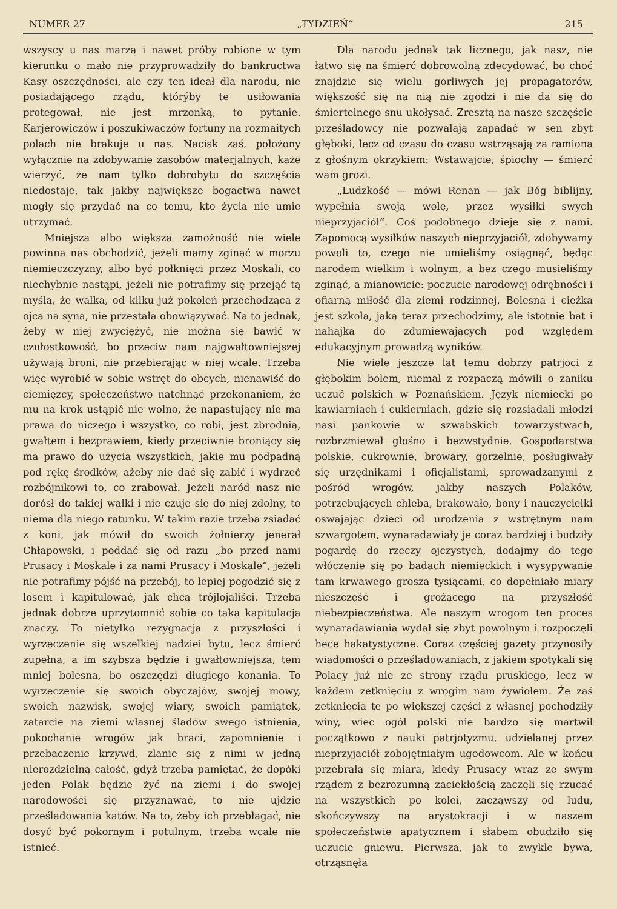NUMER 27 „TYDZIEŃ“215
wszyscy u nas marzą i nawet próby robione w tym kierunku o mało nie przyprowadziły do bankructwa Kasy oszczędności, ale czy ten ideał dla narodu, nie posiadającego rządu, którýby te usiłowania protegował, nie jest mrzonką, to pytanie. Karjerowiczów i poszukiwaczów fortuny na rozmaitych polach nie brakuje u nas. Nacisk zaś, położony wyłącznie na zdobywanie zasobów materjalnych, każe wierzyć, że nam tylko dobrobytu do szczęścia niedostaje, tak jakby największe bogactwa nawet mogły się przydać na co temu, kto życia nie umie utrzymać.
Mniejsza albo większa zamożność nie wiele powinna nas obchodzić, jeżeli mamy zginąć w morzu niemieczczyzny, albo być połknięci przez Moskali, co niechybnie nastąpi, jeżeli nie potrafimy się przejąć tą myślą, że walka, od kilku już pokoleń przechodząca z ojca na syna, nie przestała obowiązywać. Na to jednak, żeby w niej zwyciężyć, nie można się bawić w czułostkowość, bo przeciw nam najgwałtowniejszej używają broni, nie przebierając w niej wcale. Trzeba więc wyrobić w sobie wstręt do obcych, nienawiść do ciemięzcy, społeczeństwo natchnąć przekonaniem, że mu na krok ustąpić nie wolno, że napastujący nie ma prawa do niczego i wszystko, co robi, jest zbrodnią, gwałtem i bezprawiem, kiedy przeciwnie broniący się ma prawo do użycia wszystkich, jakie mu podpadną pod rękę środków, ażeby nie dać się zabić i wydrzeć rozbójnikowi to, co zrabował. Jeżeli naród nasz nie dorósł do takiej walki i nie czuje się do niej zdolny, to niema dla niego ratunku. W takim razie trzeba zsiadać z koni, jak mówił do swoich żołnierzy jenerał Chłapowski, i poddać się od razu „bo przed nami Prusacy i Moskale i za nami Prusacy i Moskale“, jeżeli nie potrafimy pójść na przebój, to lepiej pogodzić się z losem i kapitulować, jak chcą trójlojaliści. Trzeba jednak dobrze uprzytomnić sobie co taka kapitulacja znaczy. To nietylko rezygnacja z przyszłości i wyrzeczenie się wszelkiej nadziei bytu, lecz śmierć zupełna, a im szybsza będzie i gwałtowniejsza, tem mniej bolesna, bo oszczędzi długiego konania. To wyrzeczenie się swoich obyczajów, swojej mowy, swoich nazwisk, swojej wiary, swoich pamiątek, zatarcie na ziemi własnej śladów swego istnienia, pokochanie wrogów jak braci, zapomnienie i przebaczenie krzywd, zlanie się z nimi w jedną nierozdzielną całość, gdyż trzeba pamiętać, że dopóki jeden Polak będzie żyć na ziemi i do swojej narodowości się przyznawać, to nie ujdzie prześladowania katów. Na to, żeby ich przebłagać, nie dosyć być pokornym i potulnym, trzeba wcale nie istnieć.
Dla narodu jednak tak licznego, jak nasz, nie łatwo się na śmierć dobrowolną zdecydować, bo choć znajdzie się wielu gorliwych jej propagatorów, większość się na nią nie zgodzi i nie da się do śmiertelnego snu ukołysać. Zresztą na nasze szczęście prześladowcy nie pozwalają zapadać w sen zbyt głęboki, lecz od czasu do czasu wstrząsają za ramiona z głośnym okrzykiem: Wstawajcie, śpiochy — śmierć wam grozi.
„Ludzkość — mówi Renan — jak Bóg biblijny, wypełnia swoją wolę, przez wysiłki swych nieprzyjaciół“. Coś podobnego dzieje się z nami. Zapomocą wysiłków naszych nieprzyjaciół, zdobywamy powoli to, czego nie umieliśmy osiągnąć, będąc narodem wielkim i wolnym, a bez czego musieliśmy zginąć, a mianowicie: poczucie narodowej odrębności i ofiarną miłość dla ziemi rodzinnej. Bolesna i ciężka jest szkoła, jaką teraz przechodzimy, ale istotnie bat i nahajka do zdumiewających pod względem edukacyjnym prowadzą wyników.
Nie wiele jeszcze lat temu dobrzy patrjoci z głębokim bolem, niemal z rozpaczą mówili o zaniku uczuć polskich w Poznańskiem. Język niemiecki po kawiarniach i cukierniach, gdzie się rozsiadali młodzi nasi pankowie w szwabskich towarzystwach, rozbrzmiewał głośno i bezwstydnie. Gospodarstwa polskie, cukrownie, browary, gorzelnie, posługiwały się urzędnikami i oficjalistami, sprowadzanymi z pośród wrogów, jakby naszych Polaków, potrzebujących chleba, brakowało, bony i nauczycielki oswajając dzieci od urodzenia z wstrętnym nam szwargotem, wynaradawiały je coraz bardziej i budziły pogardę do rzeczy ojczystych, dodajmy do tego włóczenie się po badach niemieckich i wysypywanie tam krwawego grosza tysiącami, co dopełniało miary nieszczęść i grożącego na przyszłość niebezpieczeństwa. Ale naszym wrogom ten proces wynaradawiania wydał się zbyt powolnym i rozpoczęli hece hakatystyczne. Coraz częściej gazety przynosiły wiadomości o prześladowaniach, z jakiem spotykali się Polacy już nie ze strony rządu pruskiego, lecz w każdem zetknięciu z wrogim nam żywiołem. Że zaś zetknięcia te po większej części z własnej pochodziły winy, wiec ogół polski nie bardzo się martwił początkowo z nauki patrjotyzmu, udzielanej przez nieprzyjaciół zobojętniałym ugodowcom. Ale w końcu przebrała się miara, kiedy Prusacy wraz ze swym rządem z bezrozumną zaciekłością zaczęli się rzucać na wszystkich po kolei, zacząwszy od ludu, skończywszy na arystokracji i w naszem społeczeństwie apatycznem i słabem obudziło się uczucie gniewu. Pierwsza, jak to zwykle bywa, otrząsnęła